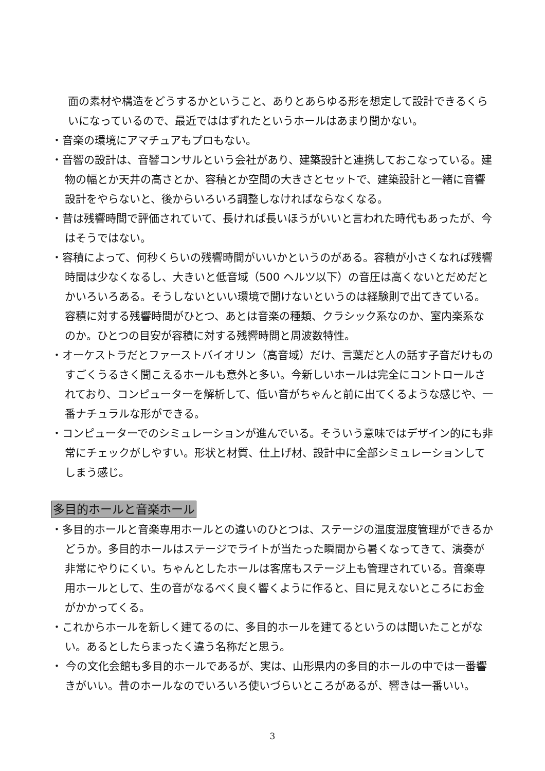面の素材や構造をどうするかということ、ありとあらゆる形を想定して設計できるくらいになっているので、最近でははずれたというホールはあまり聞かない。
・音楽の環境にアマチュアもプロもない。
・音響の設計は、音響コンサルという会社があり、建築設計と連携しておこなっている。建物の幅とか天井の高さとか、容積とか空間の大きさとセットで、建築設計と一緒に音響設計をやらないと、後からいろいろ調整しなければならなくなる。
・昔は残響時間で評価されていて、長ければ長いほうがいいと言われた時代もあったが、今はそうではない。
・容積によって、何秒くらいの残響時間がいいかというのがある。容積が小さくなれば残響時間は少なくなるし、大きいと低音域（500 ヘルツ以下）の音圧は高くないとだめだとかいろいろある。そうしないといい環境で聞けないというのは経験則で出てきている。容積に対する残響時間がひとつ、あとは音楽の種類、クラシック系なのか、室内楽系なのか。ひとつの目安が容積に対する残響時間と周波数特性。
・オーケストラだとファーストバイオリン（高音域）だけ、言葉だと人の話す子音だけものすごくうるさく聞こえるホールも意外と多い。今新しいホールは完全にコントロールされており、コンピューターを解析して、低い音がちゃんと前に出てくるような感じや、一番ナチュラルな形ができる。
・コンピューターでのシミュレーションが進んでいる。そういう意味ではデザイン的にも非常にチェックがしやすい。形状と材質、仕上げ材、設計中に全部シミュレーションしてしまう感じ。
多目的ホールと音楽ホール
・多目的ホールと音楽専用ホールとの違いのひとつは、ステージの温度湿度管理ができるかどうか。多目的ホールはステージでライトが当たった瞬間から暑くなってきて、演奏が非常にやりにくい。ちゃんとしたホールは客席もステージ上も管理されている。音楽専用ホールとして、生の音がなるべく良く響くように作ると、目に見えないところにお金がかかってくる。
・これからホールを新しく建てるのに、多目的ホールを建てるというのは聞いたことがない。あるとしたらまったく違う名称だと思う。
・ 今の文化会館も多目的ホールであるが、実は、山形県内の多目的ホールの中では一番響きがいい。昔のホールなのでいろいろ使いづらいところがあるが、響きは一番いい。
3